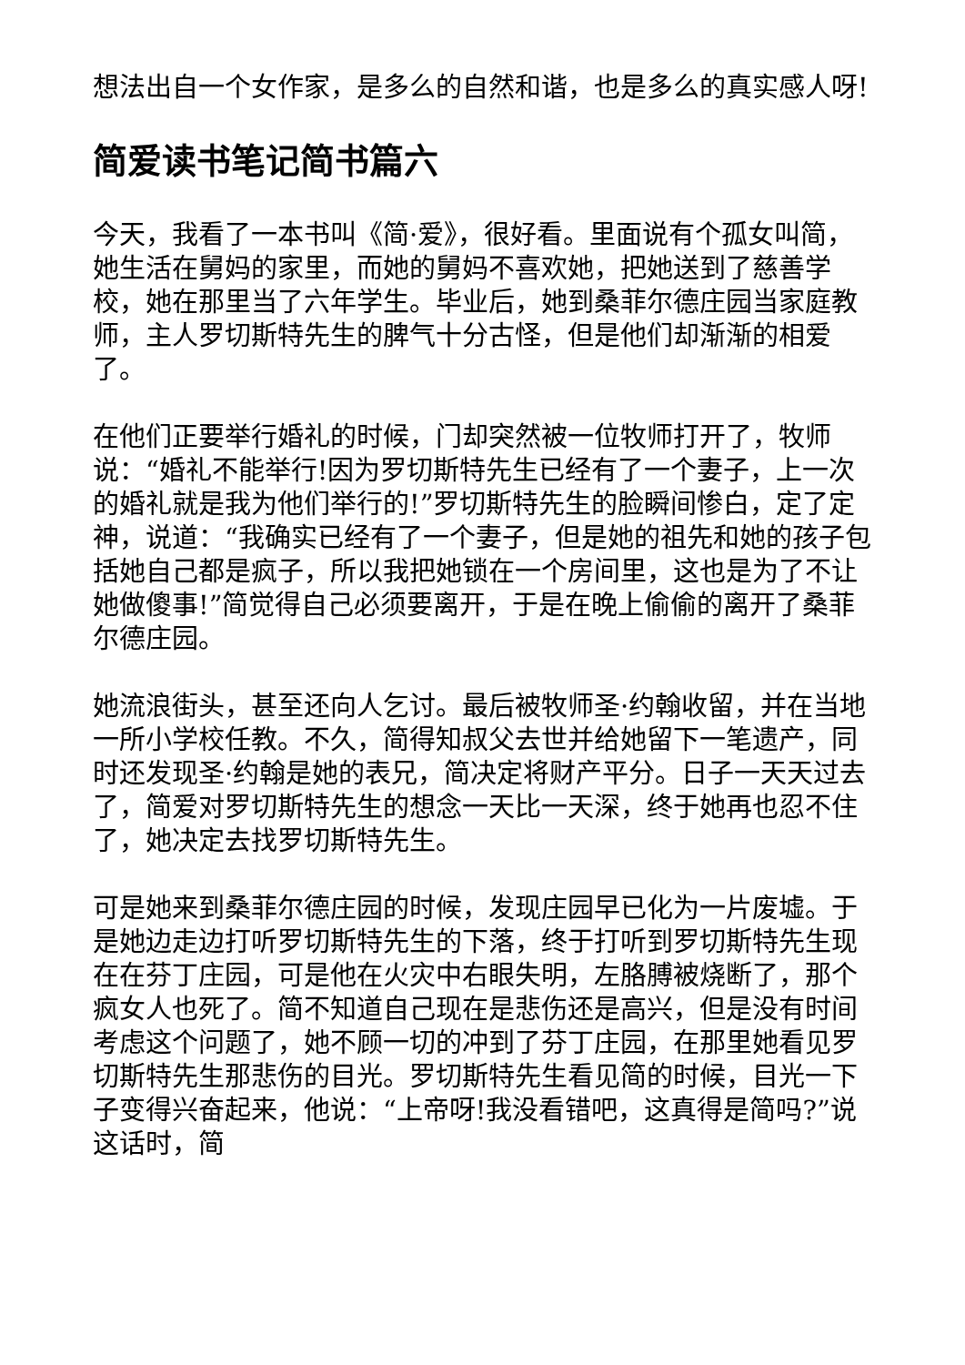想法出自一个女作家，是多么的自然和谐，也是多么的真实感人呀!
简爱读书笔记简书篇六
今天，我看了一本书叫《简·爱》，很好看。里面说有个孤女叫简，她生活在舅妈的家里，而她的舅妈不喜欢她，把她送到了慈善学校，她在那里当了六年学生。毕业后，她到桑菲尔德庄园当家庭教师，主人罗切斯特先生的脾气十分古怪，但是他们却渐渐的相爱了。
在他们正要举行婚礼的时候，门却突然被一位牧师打开了，牧师说：“婚礼不能举行!因为罗切斯特先生已经有了一个妻子，上一次的婚礼就是我为他们举行的!”罗切斯特先生的脸瞬间惨白，定了定神，说道：“我确实已经有了一个妻子，但是她的祖先和她的孩子包括她自己都是疯子，所以我把她锁在一个房间里，这也是为了不让她做傻事!”简觉得自己必须要离开，于是在晚上偷偷的离开了桑菲尔德庄园。
她流浪街头，甚至还向人乞讨。最后被牧师圣·约翰收留，并在当地一所小学校任教。不久，简得知叔父去世并给她留下一笔遗产，同时还发现圣·约翰是她的表兄，简决定将财产平分。日子一天天过去了，简爱对罗切斯特先生的想念一天比一天深，终于她再也忍不住了，她决定去找罗切斯特先生。
可是她来到桑菲尔德庄园的时候，发现庄园早已化为一片废墟。于是她边走边打听罗切斯特先生的下落，终于打听到罗切斯特先生现在在芬丁庄园，可是他在火灾中右眼失明，左胳膊被烧断了，那个疯女人也死了。简不知道自己现在是悲伤还是高兴，但是没有时间考虑这个问题了，她不顾一切的冲到了芬丁庄园，在那里她看见罗切斯特先生那悲伤的目光。罗切斯特先生看见简的时候，目光一下子变得兴奋起来，他说：“上帝呀!我没看错吧，这真得是简吗?”说这话时，简